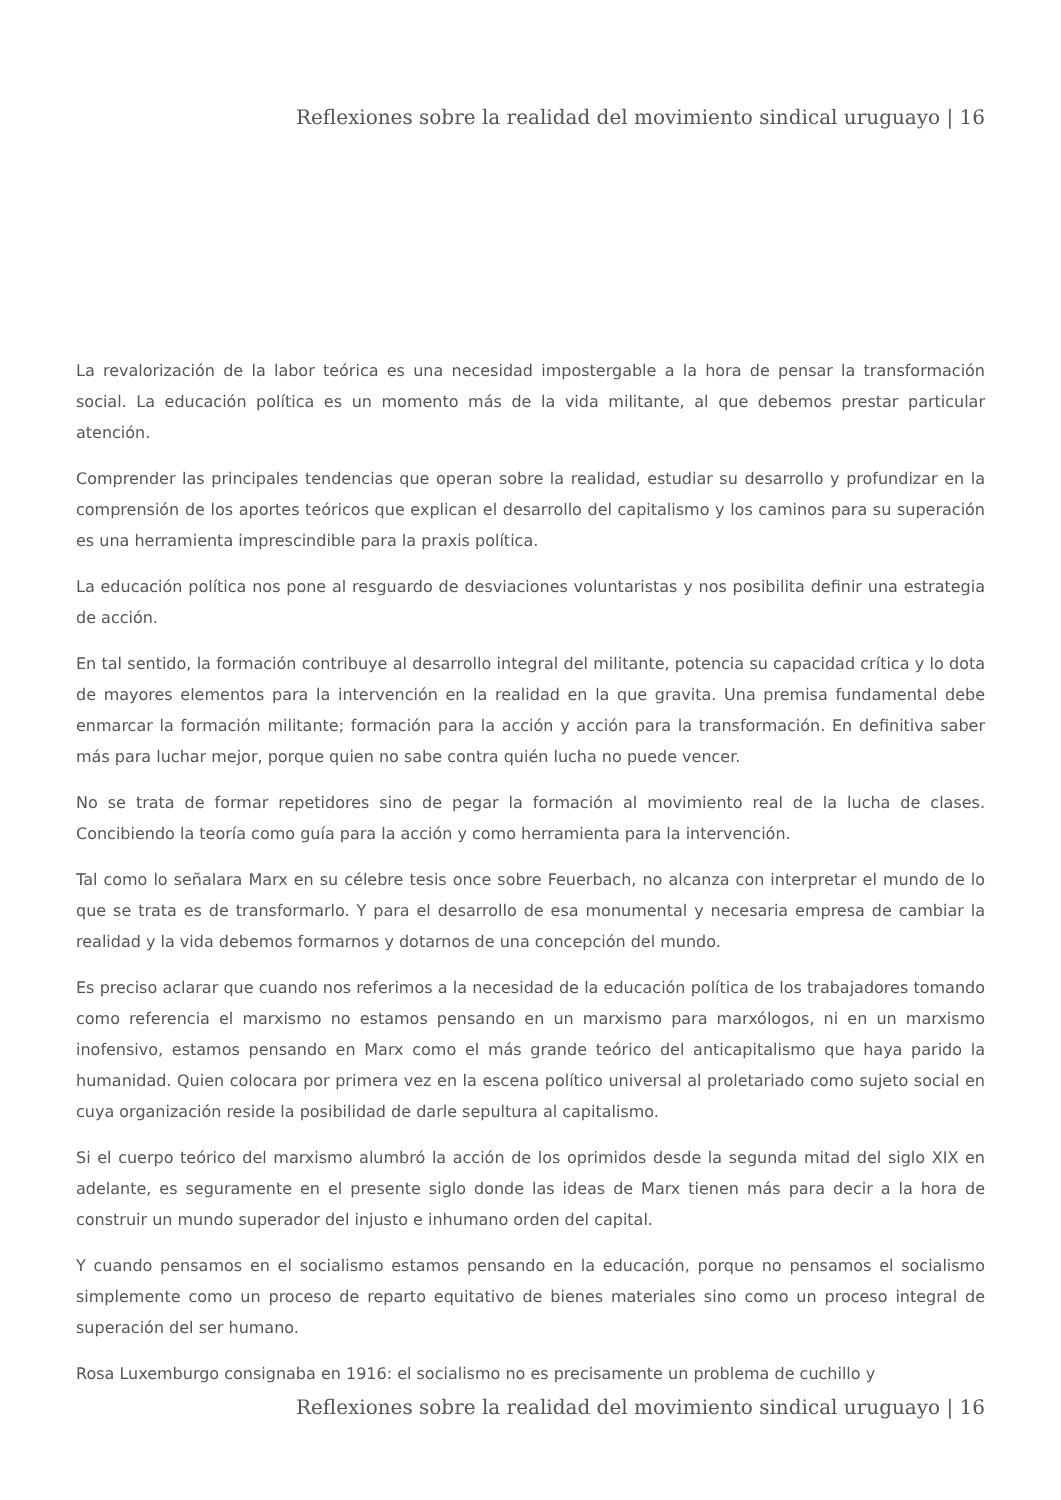Reflexiones sobre la realidad del movimiento sindical uruguayo | 16
La revalorización de la labor teórica es una necesidad impostergable a la hora de pensar la transformación social. La educación política es un momento más de la vida militante, al que debemos prestar particular atención.
Comprender las principales tendencias que operan sobre la realidad, estudiar su desarrollo y profundizar en la comprensión de los aportes teóricos que explican el desarrollo del capitalismo y los caminos para su superación es una herramienta imprescindible para la praxis política.
La educación política nos pone al resguardo de desviaciones voluntaristas y nos posibilita definir una estrategia de acción.
En tal sentido, la formación contribuye al desarrollo integral del militante, potencia su capacidad crítica y lo dota de mayores elementos para la intervención en la realidad en la que gravita. Una premisa fundamental debe enmarcar la formación militante; formación para la acción y acción para la transformación. En definitiva saber más para luchar mejor, porque quien no sabe contra quién lucha no puede vencer.
No se trata de formar repetidores sino de pegar la formación al movimiento real de la lucha de clases. Concibiendo la teoría como guía para la acción y como herramienta para la intervención.
Tal como lo señalara Marx en su célebre tesis once sobre Feuerbach, no alcanza con interpretar el mundo de lo que se trata es de transformarlo. Y para el desarrollo de esa monumental y necesaria empresa de cambiar la realidad y la vida debemos formarnos y dotarnos de una concepción del mundo.
Es preciso aclarar que cuando nos referimos a la necesidad de la educación política de los trabajadores tomando como referencia el marxismo no estamos pensando en un marxismo para marxólogos, ni en un marxismo inofensivo, estamos pensando en Marx como el más grande teórico del anticapitalismo que haya parido la humanidad. Quien colocara por primera vez en la escena político universal al proletariado como sujeto social en cuya organización reside la posibilidad de darle sepultura al capitalismo.
Si el cuerpo teórico del marxismo alumbró la acción de los oprimidos desde la segunda mitad del siglo XIX en adelante, es seguramente en el presente siglo donde las ideas de Marx tienen más para decir a la hora de construir un mundo superador del injusto e inhumano orden del capital.
Y cuando pensamos en el socialismo estamos pensando en la educación, porque no pensamos el socialismo simplemente como un proceso de reparto equitativo de bienes materiales sino como un proceso integral de superación del ser humano.
Rosa Luxemburgo consignaba en 1916: el socialismo no es precisamente un problema de cuchillo y
Reflexiones sobre la realidad del movimiento sindical uruguayo | 16